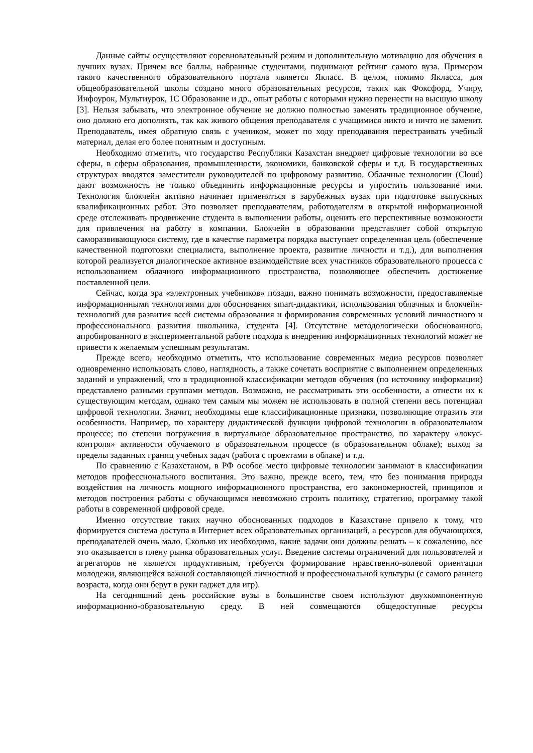Данные сайты осуществляют соревновательный режим и дополнительную мотивацию для обучения в лучших вузах. Причем все баллы, набранные студентами, поднимают рейтинг самого вуза. Примером такого качественного образовательного портала является Якласс. В целом, помимо Якласса, для общеобразовательной школы создано много образовательных ресурсов, таких как Фоксфорд, Учиру, Инфоурок, Мультиурок, 1С Образование и др., опыт работы с которыми нужно перенести на высшую школу [3]. Нельзя забывать, что электронное обучение не должно полностью заменять традиционное обучение, оно должно его дополнять, так как живого общения преподавателя с учащимися никто и ничто не заменит. Преподаватель, имея обратную связь с учеником, может по ходу преподавания перестраивать учебный материал, делая его более понятным и доступным.
Необходимо отметить, что государство Республики Казахстан внедряет цифровые технологии во все сферы, в сферы образования, промышленности, экономики, банковской сферы и т.д. В государственных структурах вводятся заместители руководителей по цифровому развитию. Облачные технологии (Cloud) дают возможность не только объединить информационные ресурсы и упростить пользование ими. Технология блокчейн активно начинает применяться в зарубежных вузах при подготовке выпускных квалификационных работ. Это позволяет преподавателям, работодателям в открытой информационной среде отслеживать продвижение студента в выполнении работы, оценить его перспективные возможности для привлечения на работу в компании. Блокчейн в образовании представляет собой открытую саморазвивающуюся систему, где в качестве параметра порядка выступает определенная цель (обеспечение качественной подготовки специалиста, выполнение проекта, развитие личности и т.д.), для выполнения которой реализуется диалогическое активное взаимодействие всех участников образовательного процесса с использованием облачного информационного пространства, позволяющее обеспечить достижение поставленной цели.
Сейчас, когда эра «электронных учебников» позади, важно понимать возможности, предоставляемые информационными технологиями для обоснования smart-дидактики, использования облачных и блокчейн-технологий для развития всей системы образования и формирования современных условий личностного и профессионального развития школьника, студента [4]. Отсутствие методологически обоснованного, апробированного в экспериментальной работе подхода к внедрению информационных технологий может не привести к желаемым успешным результатам.
Прежде всего, необходимо отметить, что использование современных медиа ресурсов позволяет одновременно использовать слово, наглядность, а также сочетать восприятие с выполнением определенных заданий и упражнений, что в традиционной классификации методов обучения (по источнику информации) представлено разными группами методов. Возможно, не рассматривать эти особенности, а отнести их к существующим методам, однако тем самым мы можем не использовать в полной степени весь потенциал цифровой технологии. Значит, необходимы еще классификационные признаки, позволяющие отразить эти особенности. Например, по характеру дидактической функции цифровой технологии в образовательном процессе; по степени погружения в виртуальное образовательное пространство, по характеру «локус-контроля» активности обучаемого в образовательном процессе (в образовательном облаке); выход за пределы заданных границ учебных задач (работа с проектами в облаке) и т.д.
По сравнению с Казахстаном, в РФ особое место цифровые технологии занимают в классификации методов профессионального воспитания. Это важно, прежде всего, тем, что без понимания природы воздействия на личность мощного информационного пространства, его закономерностей, принципов и методов построения работы с обучающимся невозможно строить политику, стратегию, программу такой работы в современной цифровой среде.
Именно отсутствие таких научно обоснованных подходов в Казахстане привело к тому, что формируется система доступа в Интернет всех образовательных организаций, а ресурсов для обучающихся, преподавателей очень мало. Сколько их необходимо, какие задачи они должны решать – к сожалению, все это оказывается в плену рынка образовательных услуг. Введение системы ограничений для пользователей и агрегаторов не является продуктивным, требуется формирование нравственно-волевой ориентации молодежи, являющейся важной составляющей личностной и профессиональной культуры (с самого раннего возраста, когда они берут в руки гаджет для игр).
На сегодняшний день российские вузы в большинстве своем используют двухкомпонентную информационно-образовательную среду. В ней совмещаются общедоступные ресурсы